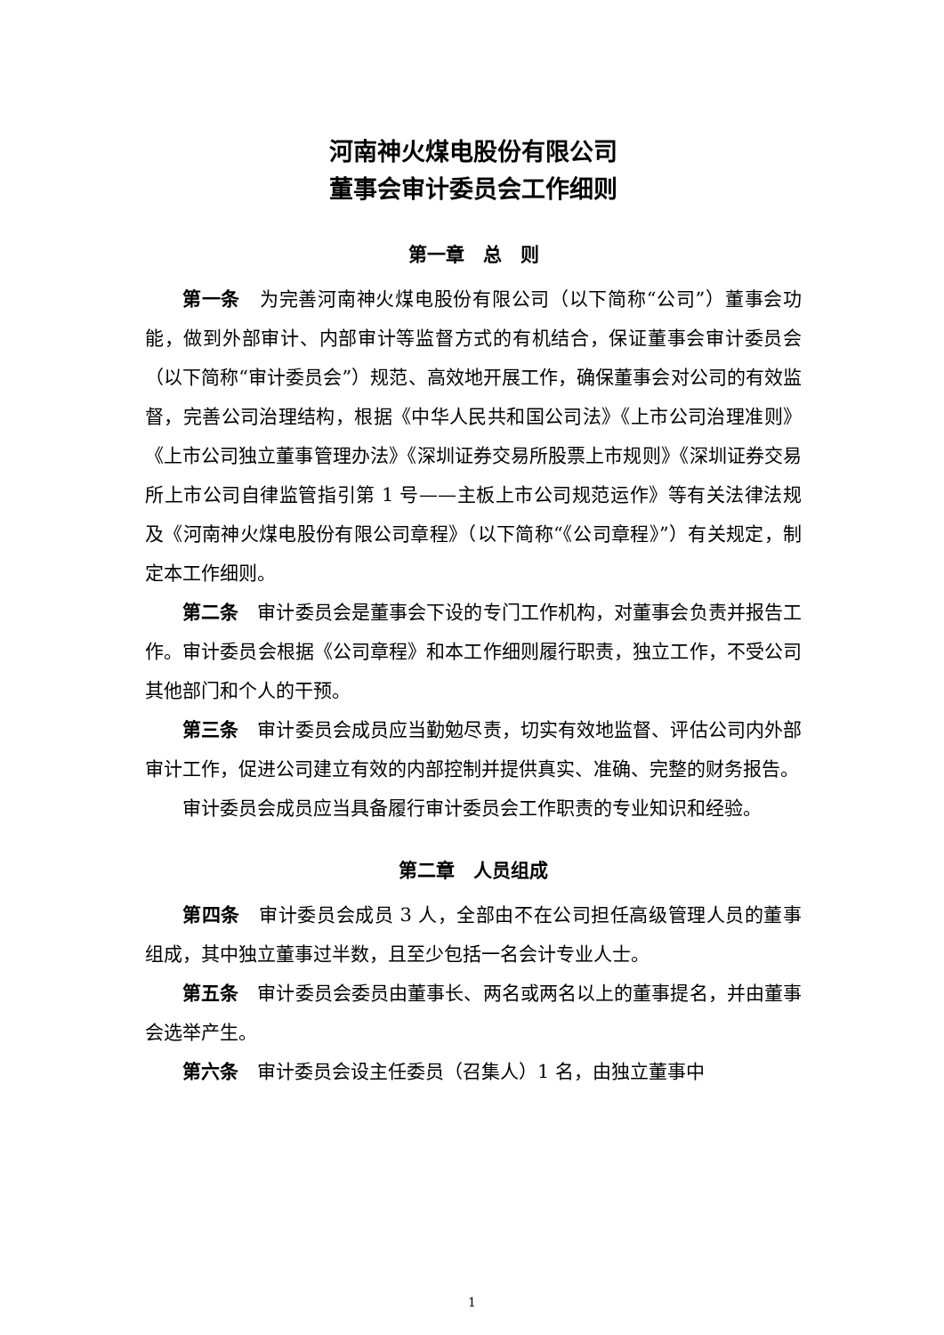河南神火煤电股份有限公司
董事会审计委员会工作细则
第一章　总　则
第一条　为完善河南神火煤电股份有限公司（以下简称“公司”）董事会功能，做到外部审计、内部审计等监督方式的有机结合，保证董事会审计委员会（以下简称“审计委员会”）规范、高效地开展工作，确保董事会对公司的有效监督，完善公司治理结构，根据《中华人民共和国公司法》《上市公司治理准则》《上市公司独立董事管理办法》《深圳证券交易所股票上市规则》《深圳证券交易所上市公司自律监管指引第 1 号——主板上市公司规范运作》等有关法律法规及《河南神火煤电股份有限公司章程》（以下简称“《公司章程》”）有关规定，制定本工作细则。
第二条　审计委员会是董事会下设的专门工作机构，对董事会负责并报告工作。审计委员会根据《公司章程》和本工作细则履行职责，独立工作，不受公司其他部门和个人的干预。
第三条　审计委员会成员应当勤勉尽责，切实有效地监督、评估公司内外部审计工作，促进公司建立有效的内部控制并提供真实、准确、完整的财务报告。
审计委员会成员应当具备履行审计委员会工作职责的专业知识和经验。
第二章　人员组成
第四条　审计委员会成员 3 人，全部由不在公司担任高级管理人员的董事组成，其中独立董事过半数，且至少包括一名会计专业人士。
第五条　审计委员会委员由董事长、两名或两名以上的董事提名，并由董事会选举产生。
第六条　审计委员会设主任委员（召集人）1 名，由独立董事中
1